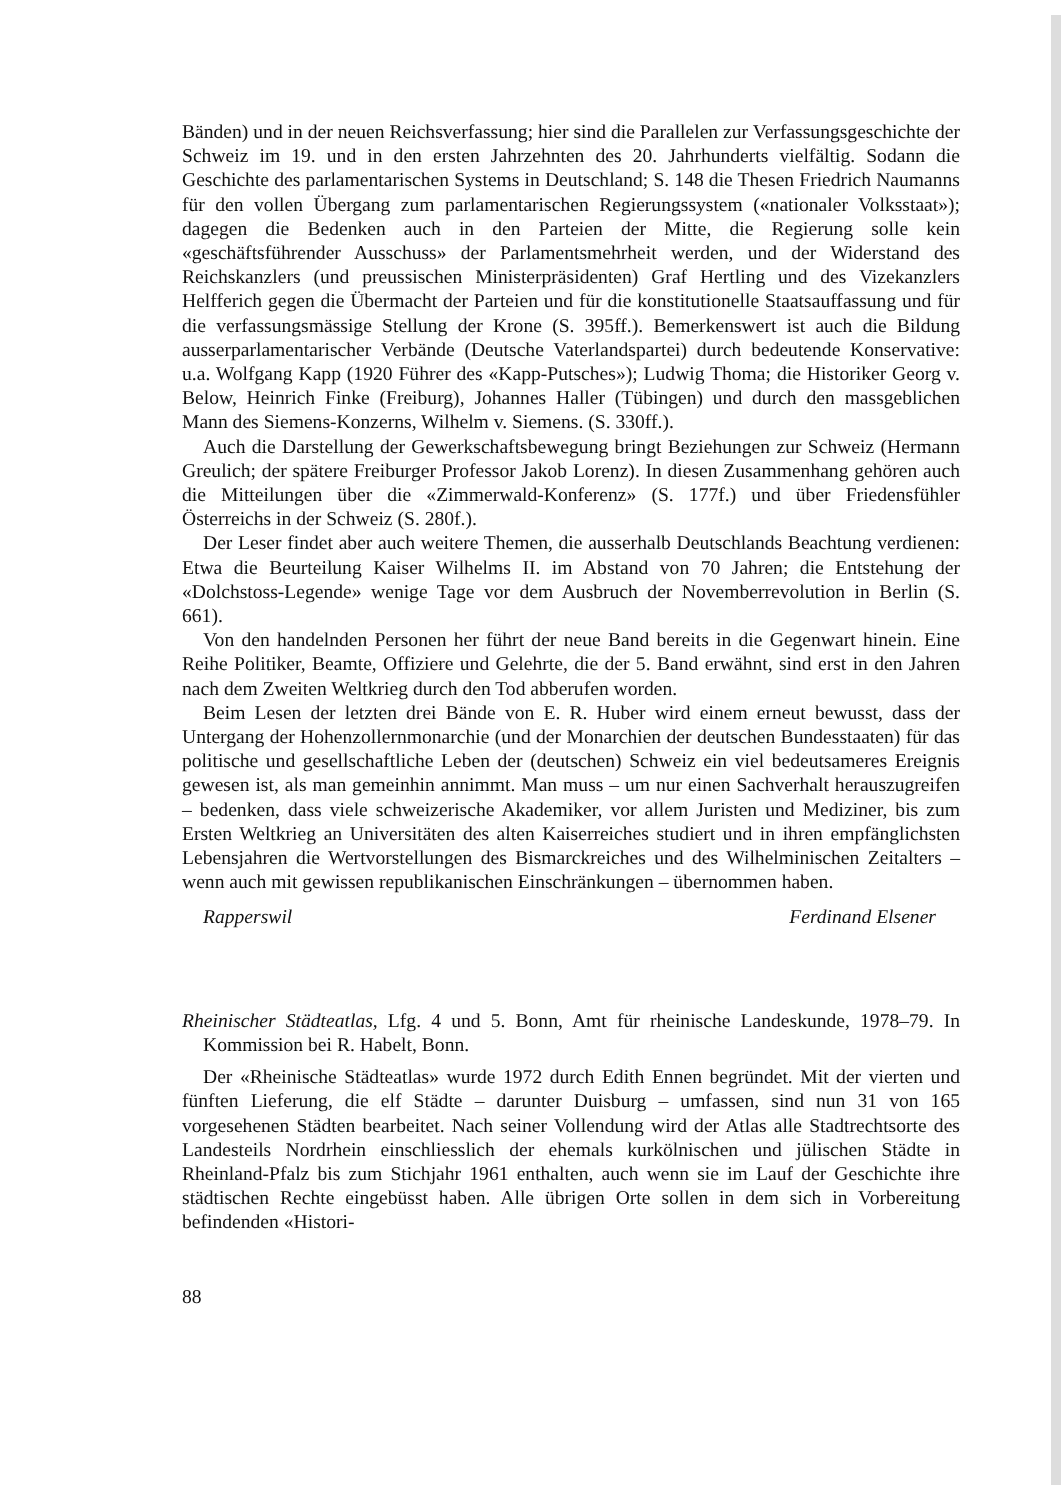Bänden) und in der neuen Reichsverfassung; hier sind die Parallelen zur Verfassungsgeschichte der Schweiz im 19. und in den ersten Jahrzehnten des 20. Jahrhunderts vielfältig. Sodann die Geschichte des parlamentarischen Systems in Deutschland; S. 148 die Thesen Friedrich Naumanns für den vollen Übergang zum parlamentarischen Regierungssystem («nationaler Volksstaat»); dagegen die Bedenken auch in den Parteien der Mitte, die Regierung solle kein «geschäftsführender Ausschuss» der Parlamentsmehrheit werden, und der Widerstand des Reichskanzlers (und preussischen Ministerpräsidenten) Graf Hertling und des Vizekanzlers Helfferich gegen die Übermacht der Parteien und für die konstitutionelle Staatsauffassung und für die verfassungsmässige Stellung der Krone (S. 395ff.). Bemerkenswert ist auch die Bildung ausserparlamentarischer Verbände (Deutsche Vaterlandspartei) durch bedeutende Konservative: u.a. Wolfgang Kapp (1920 Führer des «Kapp-Putsches»); Ludwig Thoma; die Historiker Georg v. Below, Heinrich Finke (Freiburg), Johannes Haller (Tübingen) und durch den massgeblichen Mann des Siemens-Konzerns, Wilhelm v. Siemens. (S. 330ff.).
Auch die Darstellung der Gewerkschaftsbewegung bringt Beziehungen zur Schweiz (Hermann Greulich; der spätere Freiburger Professor Jakob Lorenz). In diesen Zusammenhang gehören auch die Mitteilungen über die «Zimmerwald-Konferenz» (S. 177f.) und über Friedensfühler Österreichs in der Schweiz (S. 280f.).
Der Leser findet aber auch weitere Themen, die ausserhalb Deutschlands Beachtung verdienen: Etwa die Beurteilung Kaiser Wilhelms II. im Abstand von 70 Jahren; die Entstehung der «Dolchstoss-Legende» wenige Tage vor dem Ausbruch der Novemberrevolution in Berlin (S. 661).
Von den handelnden Personen her führt der neue Band bereits in die Gegenwart hinein. Eine Reihe Politiker, Beamte, Offiziere und Gelehrte, die der 5. Band erwähnt, sind erst in den Jahren nach dem Zweiten Weltkrieg durch den Tod abberufen worden.
Beim Lesen der letzten drei Bände von E. R. Huber wird einem erneut bewusst, dass der Untergang der Hohenzollernmonarchie (und der Monarchien der deutschen Bundesstaaten) für das politische und gesellschaftliche Leben der (deutschen) Schweiz ein viel bedeutsameres Ereignis gewesen ist, als man gemeinhin annimmt. Man muss – um nur einen Sachverhalt herauszugreifen – bedenken, dass viele schweizerische Akademiker, vor allem Juristen und Mediziner, bis zum Ersten Weltkrieg an Universitäten des alten Kaiserreiches studiert und in ihren empfänglichsten Lebensjahren die Wertvorstellungen des Bismarckreiches und des Wilhelminischen Zeitalters – wenn auch mit gewissen republikanischen Einschränkungen – übernommen haben.
Rapperswil Ferdinand Elsener
Rheinischer Städteatlas, Lfg. 4 und 5. Bonn, Amt für rheinische Landeskunde, 1978–79. In Kommission bei R. Habelt, Bonn.
Der «Rheinische Städteatlas» wurde 1972 durch Edith Ennen begründet. Mit der vierten und fünften Lieferung, die elf Städte – darunter Duisburg – umfassen, sind nun 31 von 165 vorgesehenen Städten bearbeitet. Nach seiner Vollendung wird der Atlas alle Stadtrechtsorte des Landesteils Nordrhein einschliesslich der ehemals kurkölnischen und jülischen Städte in Rheinland-Pfalz bis zum Stichjahr 1961 enthalten, auch wenn sie im Lauf der Geschichte ihre städtischen Rechte eingebüsst haben. Alle übrigen Orte sollen in dem sich in Vorbereitung befindenden «Histori-
88